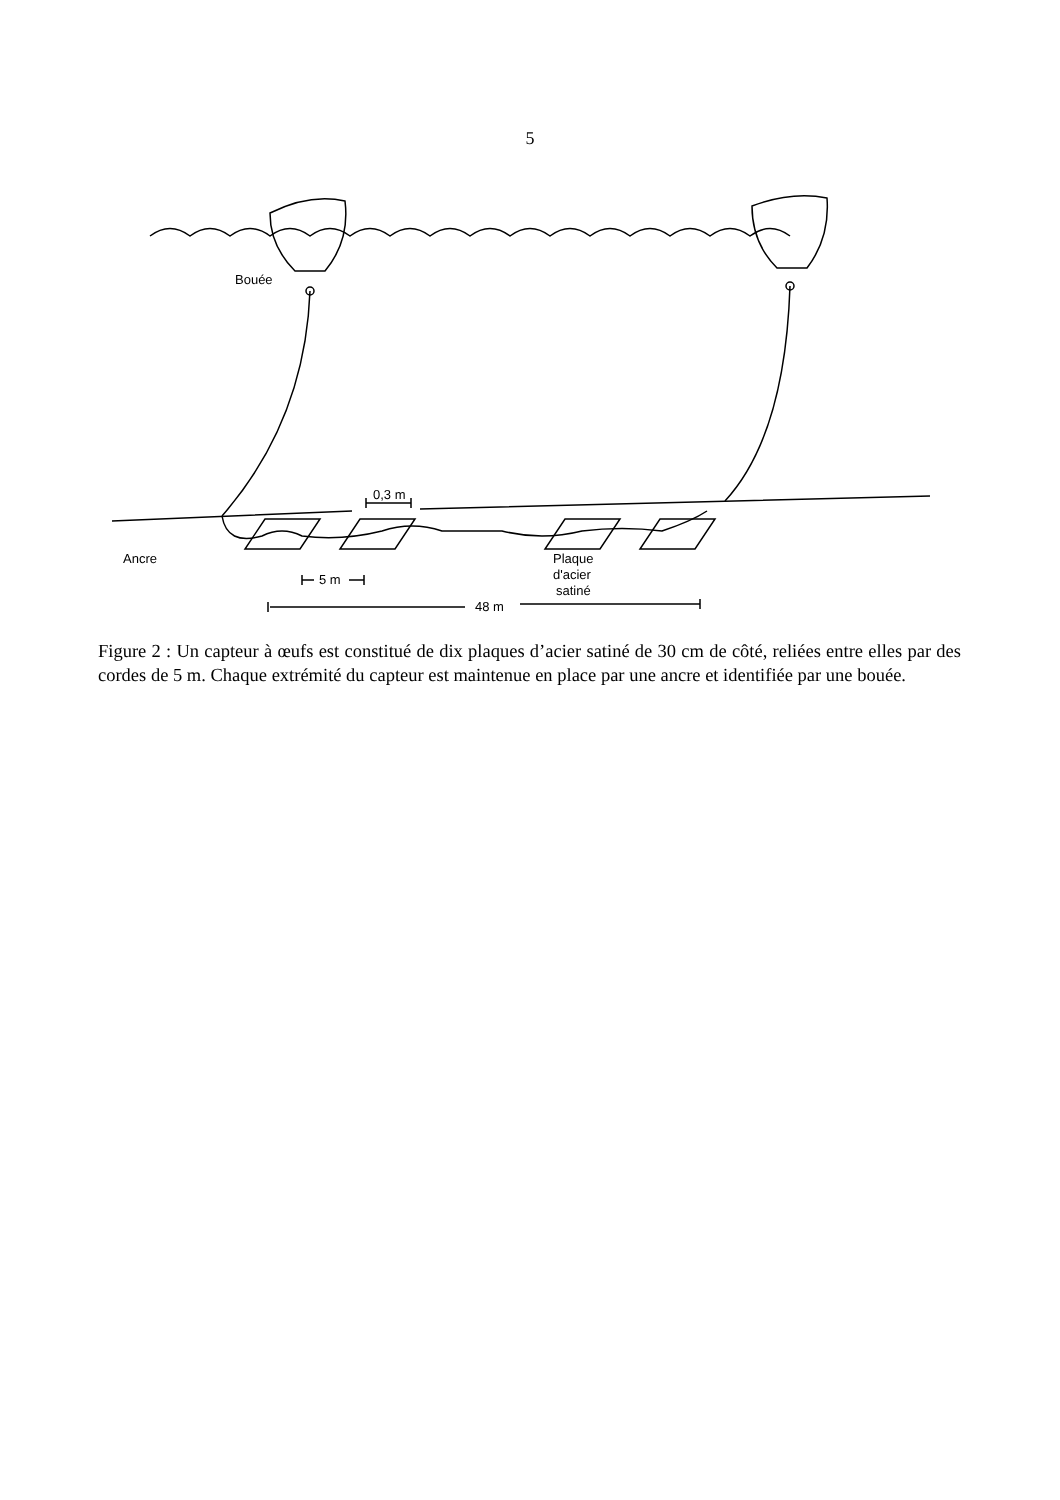5
Bouée
Ancre
0,3 m
5 m
48 m
Plaque
d'acier
satiné
Figure 2 : Un capteur à œufs est constitué de dix plaques d’acier satiné de 30 cm de côté, reliées entre elles par des cordes de 5 m. Chaque extrémité du capteur est maintenue en place par une ancre et identifiée par une bouée.